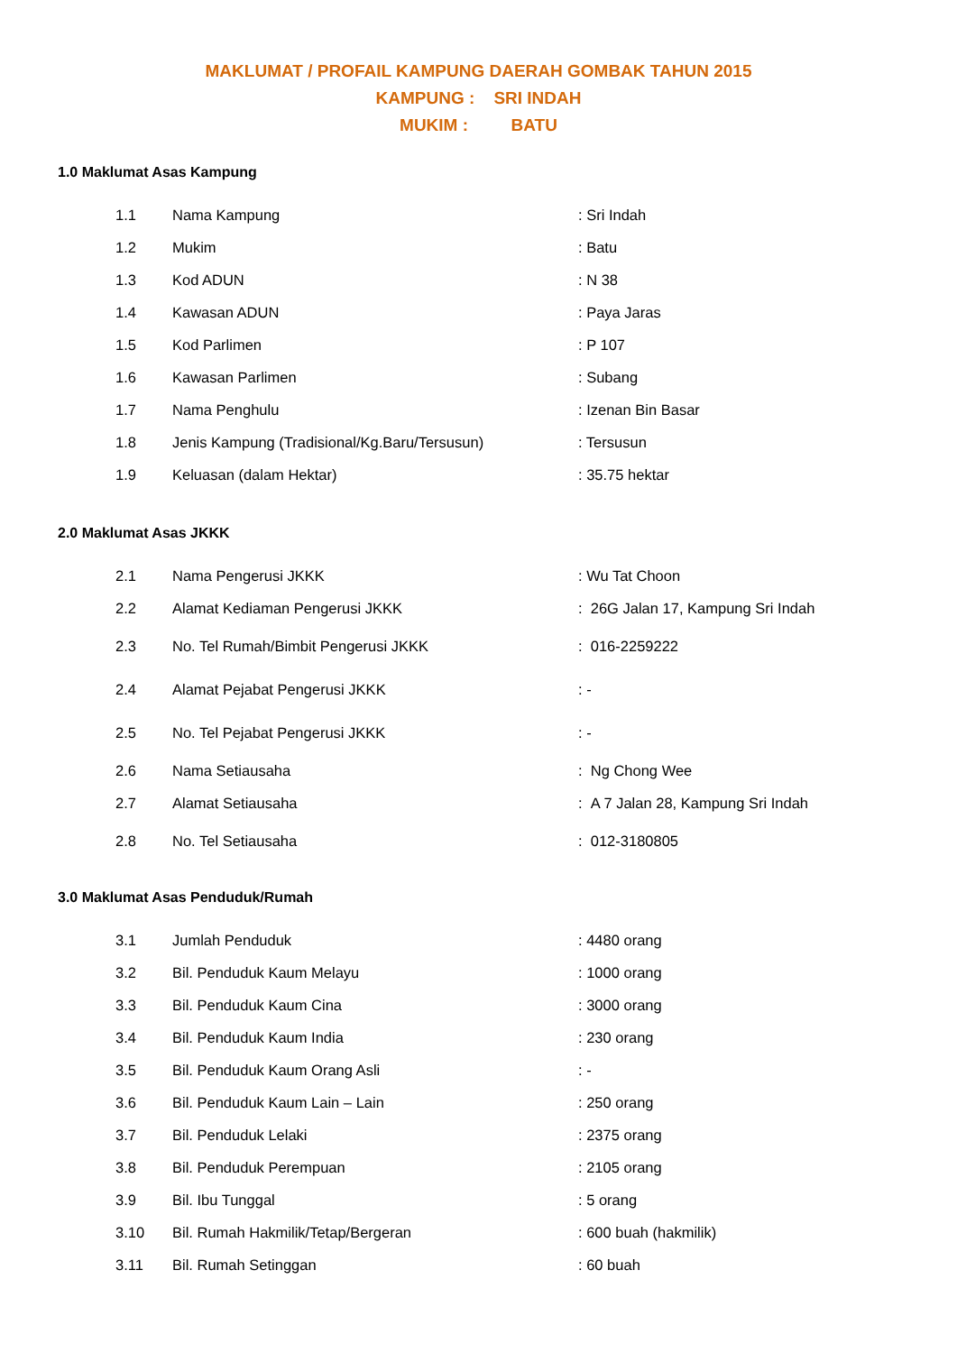MAKLUMAT / PROFAIL KAMPUNG DAERAH GOMBAK TAHUN 2015
KAMPUNG : SRI INDAH
MUKIM : BATU
1.0 Maklumat Asas Kampung
| 1.1 | Nama Kampung | : Sri Indah |
| 1.2 | Mukim | : Batu |
| 1.3 | Kod ADUN | : N 38 |
| 1.4 | Kawasan ADUN | : Paya Jaras |
| 1.5 | Kod Parlimen | : P 107 |
| 1.6 | Kawasan Parlimen | : Subang |
| 1.7 | Nama Penghulu | : Izenan Bin Basar |
| 1.8 | Jenis Kampung (Tradisional/Kg.Baru/Tersusun) | : Tersusun |
| 1.9 | Keluasan (dalam Hektar) | : 35.75 hektar |
2.0 Maklumat Asas JKKK
| 2.1 | Nama Pengerusi JKKK | : Wu Tat Choon |
| 2.2 | Alamat Kediaman Pengerusi JKKK | : 26G Jalan 17, Kampung Sri Indah |
| 2.3 | No. Tel Rumah/Bimbit Pengerusi JKKK | : 016-2259222 |
| 2.4 | Alamat Pejabat Pengerusi JKKK | : - |
| 2.5 | No. Tel Pejabat Pengerusi JKKK | : - |
| 2.6 | Nama Setiausaha | : Ng Chong Wee |
| 2.7 | Alamat Setiausaha | : A 7 Jalan 28, Kampung Sri Indah |
| 2.8 | No. Tel Setiausaha | : 012-3180805 |
3.0 Maklumat Asas Penduduk/Rumah
| 3.1 | Jumlah Penduduk | : 4480 orang |
| 3.2 | Bil. Penduduk Kaum Melayu | : 1000 orang |
| 3.3 | Bil. Penduduk Kaum Cina | : 3000 orang |
| 3.4 | Bil. Penduduk Kaum India | : 230 orang |
| 3.5 | Bil. Penduduk Kaum Orang Asli | : - |
| 3.6 | Bil. Penduduk Kaum Lain – Lain | : 250 orang |
| 3.7 | Bil. Penduduk Lelaki | : 2375 orang |
| 3.8 | Bil. Penduduk Perempuan | : 2105 orang |
| 3.9 | Bil. Ibu Tunggal | : 5 orang |
| 3.10 | Bil. Rumah Hakmilik/Tetap/Bergeran | : 600 buah (hakmilik) |
| 3.11 | Bil. Rumah Setinggan | : 60 buah |